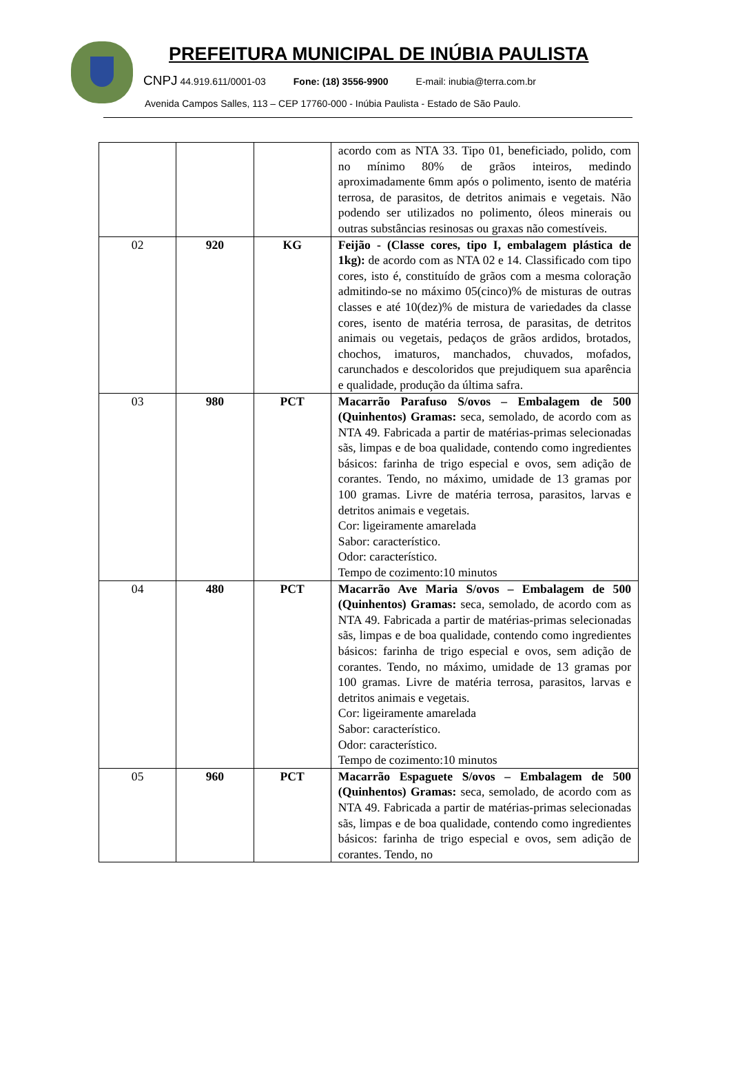PREFEITURA MUNICIPAL DE INÚBIA PAULISTA
CNPJ 44.919.611/0001-03 Fone: (18) 3556-9900 E-mail: inubia@terra.com.br
Avenida Campos Salles, 113 – CEP 17760-000 - Inúbia Paulista - Estado de São Paulo.
| | | | acordo com as NTA 33. Tipo 01, beneficiado, polido, com no mínimo 80% de grãos inteiros, medindo aproximadamente 6mm após o polimento, isento de matéria terrosa, de parasitos, de detritos animais e vegetais. Não podendo ser utilizados no polimento, óleos minerais ou outras substâncias resinosas ou graxas não comestíveis. |
| 02 | 920 | KG | Feijão - (Classe cores, tipo I, embalagem plástica de 1kg): de acordo com as NTA 02 e 14. Classificado com tipo cores, isto é, constituído de grãos com a mesma coloração admitindo-se no máximo 05(cinco)% de misturas de outras classes e até 10(dez)% de mistura de variedades da classe cores, isento de matéria terrosa, de parasitas, de detritos animais ou vegetais, pedaços de grãos ardidos, brotados, chochos, imaturos, manchados, chuvados, mofados, carunchados e descoloridos que prejudiquem sua aparência e qualidade, produção da última safra. |
| 03 | 980 | PCT | Macarrão Parafuso S/ovos – Embalagem de 500 (Quinhentos) Gramas: seca, semolado, de acordo com as NTA 49. Fabricada a partir de matérias-primas selecionadas sãs, limpas e de boa qualidade, contendo como ingredientes básicos: farinha de trigo especial e ovos, sem adição de corantes. Tendo, no máximo, umidade de 13 gramas por 100 gramas. Livre de matéria terrosa, parasitos, larvas e detritos animais e vegetais. Cor: ligeiramente amarelada Sabor: característico. Odor: característico. Tempo de cozimento:10 minutos |
| 04 | 480 | PCT | Macarrão Ave Maria S/ovos – Embalagem de 500 (Quinhentos) Gramas: seca, semolado, de acordo com as NTA 49. Fabricada a partir de matérias-primas selecionadas sãs, limpas e de boa qualidade, contendo como ingredientes básicos: farinha de trigo especial e ovos, sem adição de corantes. Tendo, no máximo, umidade de 13 gramas por 100 gramas. Livre de matéria terrosa, parasitos, larvas e detritos animais e vegetais. Cor: ligeiramente amarelada Sabor: característico. Odor: característico. Tempo de cozimento:10 minutos |
| 05 | 960 | PCT | Macarrão Espaguete S/ovos – Embalagem de 500 (Quinhentos) Gramas: seca, semolado, de acordo com as NTA 49. Fabricada a partir de matérias-primas selecionadas sãs, limpas e de boa qualidade, contendo como ingredientes básicos: farinha de trigo especial e ovos, sem adição de corantes. Tendo, no |